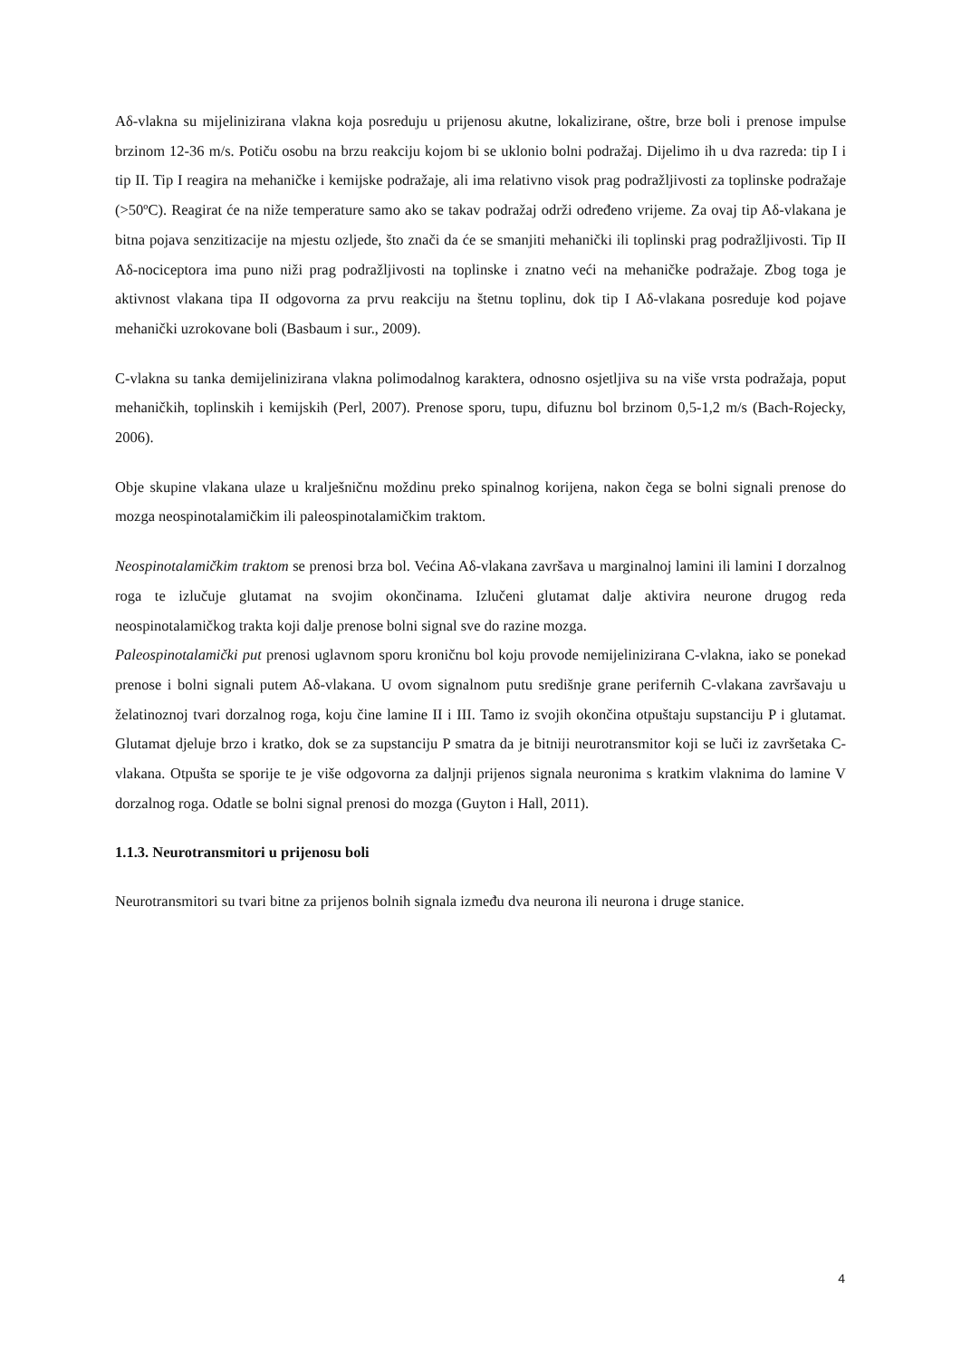Aδ-vlakna su mijelinizirana vlakna koja posreduju u prijenosu akutne, lokalizirane, oštre, brze boli i prenose impulse brzinom 12-36 m/s. Potiču osobu na brzu reakciju kojom bi se uklonio bolni podražaj. Dijelimo ih u dva razreda: tip I i tip II. Tip I reagira na mehaničke i kemijske podražaje, ali ima relativno visok prag podražljivosti za toplinske podražaje (>50ºC). Reagirat će na niže temperature samo ako se takav podražaj održi određeno vrijeme. Za ovaj tip Aδ-vlakana je bitna pojava senzitizacije na mjestu ozljede, što znači da će se smanjiti mehanički ili toplinski prag podražljivosti. Tip II Aδ-nociceptora ima puno niži prag podražljivosti na toplinske i znatno veći na mehaničke podražaje. Zbog toga je aktivnost vlakana tipa II odgovorna za prvu reakciju na štetnu toplinu, dok tip I Aδ-vlakana posreduje kod pojave mehanički uzrokovane boli (Basbaum i sur., 2009).
C-vlakna su tanka demijelinizirana vlakna polimodalnog karaktera, odnosno osjetljiva su na više vrsta podražaja, poput mehaničkih, toplinskih i kemijskih (Perl, 2007). Prenose sporu, tupu, difuznu bol brzinom 0,5-1,2 m/s (Bach-Rojecky, 2006).
Obje skupine vlakana ulaze u kralješničnu moždinu preko spinalnog korijena, nakon čega se bolni signali prenose do mozga neospinotalamičkim ili paleospinotalamičkim traktom.
Neospinotalamičkim traktom se prenosi brza bol. Većina Aδ-vlakana završava u marginalnoj lamini ili lamini I dorzalnog roga te izlučuje glutamat na svojim okončinama. Izlučeni glutamat dalje aktivira neurone drugog reda neospinotalamičkog trakta koji dalje prenose bolni signal sve do razine mozga.
Paleospinotalamički put prenosi uglavnom sporu kroničnu bol koju provode nemijelinizirana C-vlakna, iako se ponekad prenose i bolni signali putem Aδ-vlakana. U ovom signalnom putu središnje grane perifernih C-vlakana završavaju u želatinoznoj tvari dorzalnog roga, koju čine lamine II i III. Tamo iz svojih okončina otpuštaju supstanciju P i glutamat. Glutamat djeluje brzo i kratko, dok se za supstanciju P smatra da je bitniji neurotransmitor koji se luči iz završetaka C-vlakana. Otpušta se sporije te je više odgovorna za daljnji prijenos signala neuronima s kratkim vlaknima do lamine V dorzalnog roga. Odatle se bolni signal prenosi do mozga (Guyton i Hall, 2011).
1.1.3. Neurotransmitori u prijenosu boli
Neurotransmitori su tvari bitne za prijenos bolnih signala između dva neurona ili neurona i druge stanice.
4